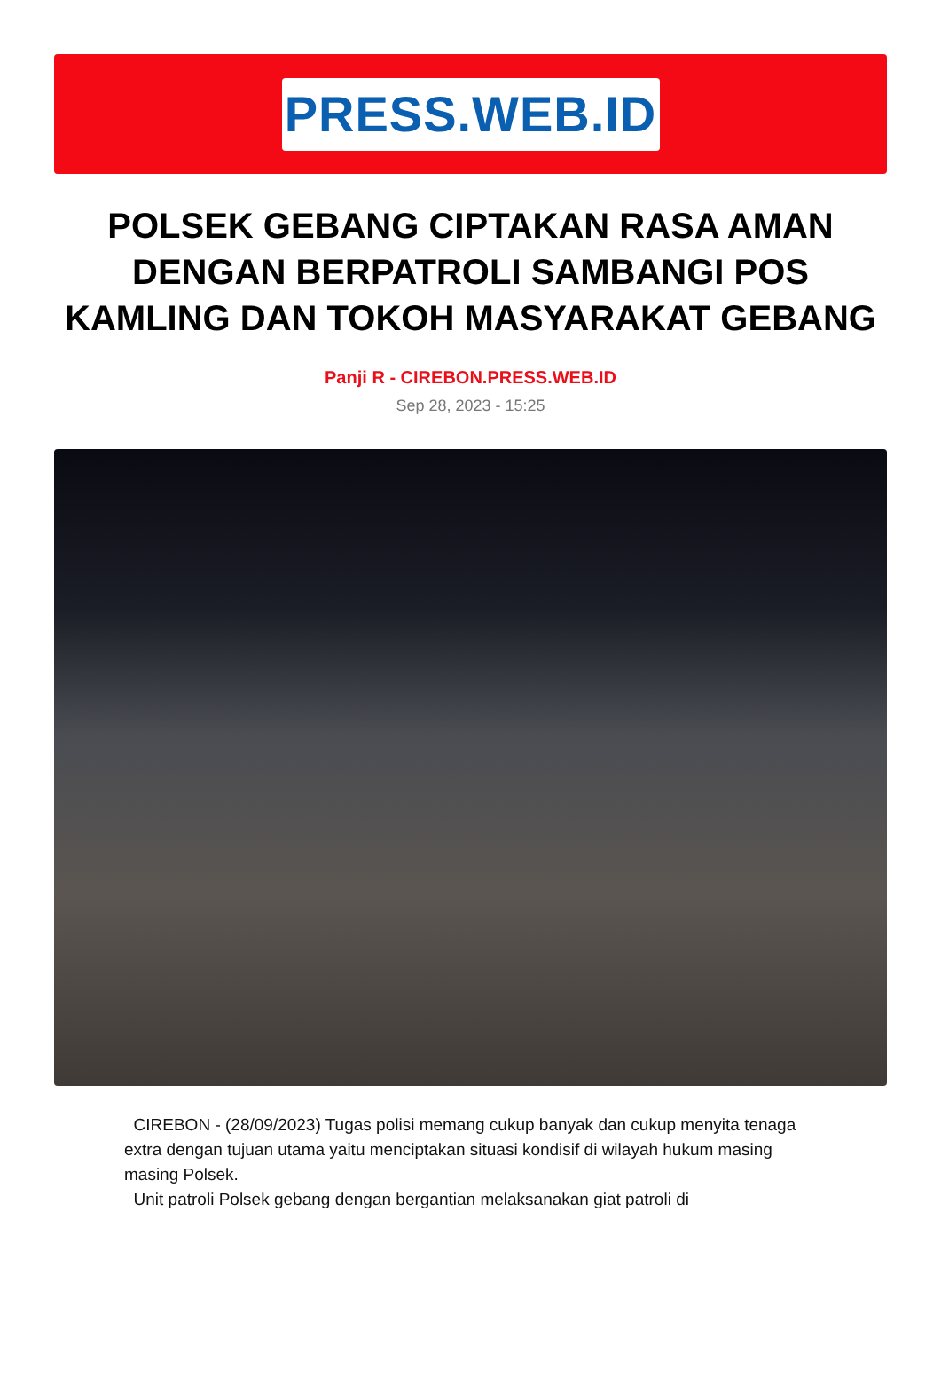PRESS.WEB.ID
POLSEK GEBANG CIPTAKAN RASA AMAN DENGAN BERPATROLI SAMBANGI POS KAMLING DAN TOKOH MASYARAKAT GEBANG
Panji R - CIREBON.PRESS.WEB.ID
Sep 28, 2023 - 15:25
CIREBON - (28/09/2023) Tugas polisi memang cukup banyak dan cukup menyita tenaga extra dengan tujuan utama yaitu menciptakan situasi kondisif di wilayah hukum masing masing Polsek.
Unit patroli Polsek gebang dengan bergantian melaksanakan giat patroli di